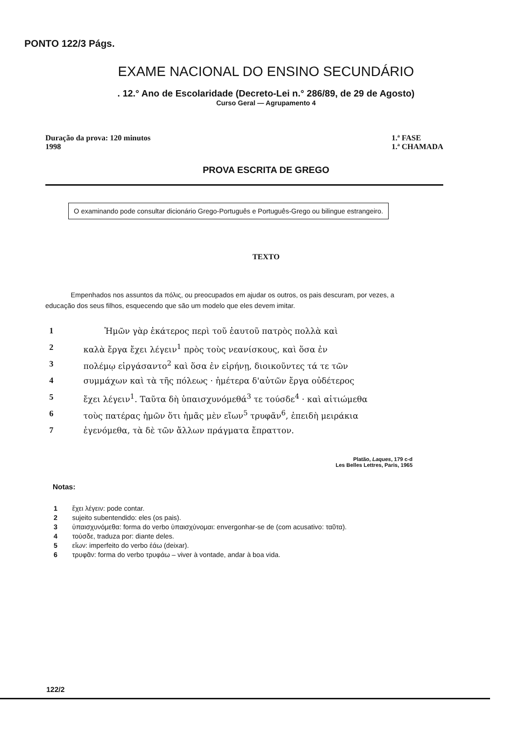PONTO 122/3 Págs.
EXAME NACIONAL DO ENSINO SECUNDÁRIO
. 12.° Ano de Escolaridade (Decreto-Lei n.° 286/89, de 29 de Agosto)
Curso Geral — Agrupamento 4
Duração da prova: 120 minutos
1998
1.ª FASE
1.ª CHAMADA
PROVA ESCRITA DE GREGO
O examinando pode consultar dicionário Grego-Português e Português-Grego ou bilingue estrangeiro.
TEXTO
Empenhados nos assuntos da πόλις, ou preocupados em ajudar os outros, os pais descuram, por vezes, a educação dos seus filhos, esquecendo que são um modelo que eles devem imitar.
| 1 | Ἡμῶν γὰρ ἑκάτερος περὶ τοῦ ἑαυτοῦ πατρὸς πολλὰ καὶ |
| 2 | καλὰ ἔργα ἔχει λέγειν<sup>1</sup> πρὸς τοὺς νεανίσκους, καὶ ὅσα ἐν |
| 3 | πολέμῳ εἰργάσαντο<sup>2</sup> καὶ ὅσα ἐν εἰρήνῃ, διοικοῦντες τά τε τῶν |
| 4 | συμμάχων καὶ τὰ τῆς πόλεως · ἡμέτερα δ'αὐτῶν ἔργα οὐδέτερος |
| 5 | ἔχει λέγειν<sup>1</sup>. Ταῦτα δὴ ὑπαισχυνόμεθά<sup>3</sup> τε τούσδε<sup>4</sup> · καὶ αἰτιώμεθα |
| 6 | τοὺς πατέρας ἡμῶν ὅτι ἡμᾶς μὲν εἴων<sup>5</sup> τρυφᾶν<sup>6</sup>, ἐπειδὴ μειράκια |
| 7 | ἐγενόμεθα, τὰ δὲ τῶν ἄλλων πράγματα ἔπραττον. |
Platão, Laques, 179 c-d
Les Belles Lettres, Paris, 1965
Notas:
1 ἔχει λέγειν: pode contar.
2 sujeito subentendido: eles (os pais).
3 ὑπαισχυνόμεθα: forma do verbo ὑπαισχύνομαι: envergonhar-se de (com acusativo: ταῦτα).
4 τούσδε, traduza por: diante deles.
5 εἴων: imperfeito do verbo ἐάω (deixar).
6 τρυφᾶν: forma do verbo τρυφάω – viver à vontade, andar à boa vida.
122/2